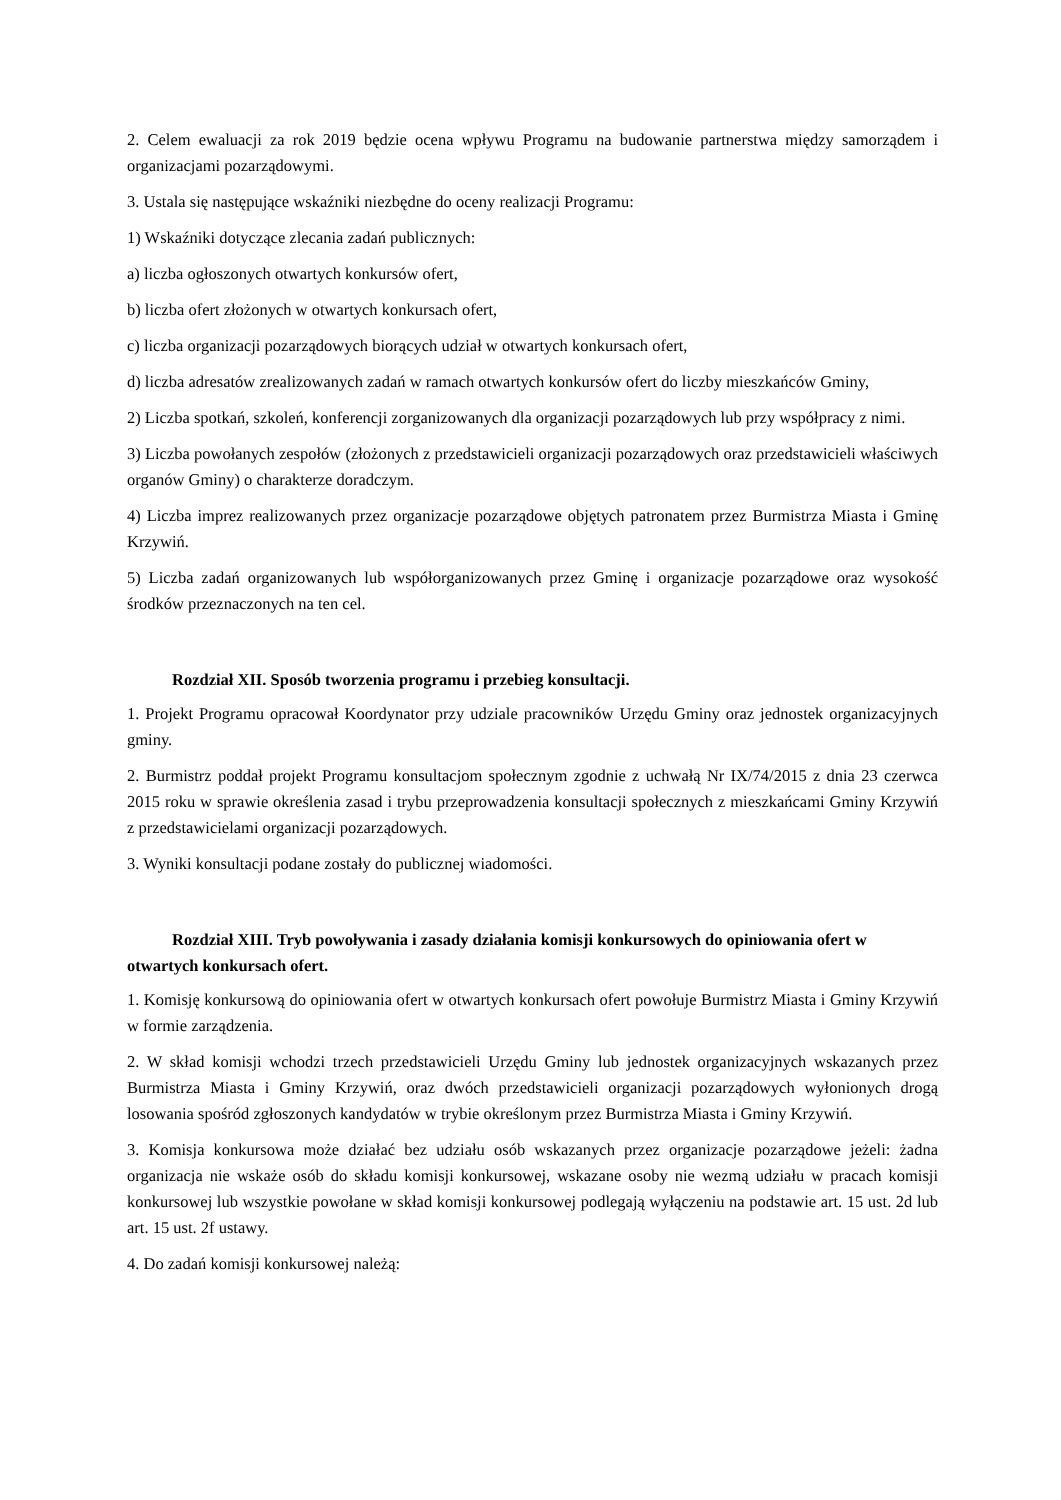2. Celem ewaluacji za rok 2019 będzie ocena wpływu Programu na budowanie partnerstwa między samorządem i organizacjami pozarządowymi.
3. Ustala się następujące wskaźniki niezbędne do oceny realizacji Programu:
1) Wskaźniki dotyczące zlecania zadań publicznych:
a) liczba ogłoszonych otwartych konkursów ofert,
b) liczba ofert złożonych w otwartych konkursach ofert,
c) liczba organizacji pozarządowych biorących udział w otwartych konkursach ofert,
d) liczba adresatów zrealizowanych zadań w ramach otwartych konkursów ofert do liczby mieszkańców Gminy,
2) Liczba spotkań, szkoleń, konferencji zorganizowanych dla organizacji pozarządowych lub przy współpracy z nimi.
3) Liczba powołanych zespołów (złożonych z przedstawicieli organizacji pozarządowych oraz przedstawicieli właściwych organów Gminy) o charakterze doradczym.
4) Liczba imprez realizowanych przez organizacje pozarządowe objętych patronatem przez Burmistrza Miasta i Gminę Krzywiń.
5) Liczba zadań organizowanych lub współorganizowanych przez Gminę i organizacje pozarządowe oraz wysokość środków przeznaczonych na ten cel.
Rozdział XII. Sposób tworzenia programu i przebieg konsultacji.
1. Projekt Programu opracował Koordynator przy udziale pracowników Urzędu Gminy oraz jednostek organizacyjnych gminy.
2. Burmistrz poddał projekt Programu konsultacjom społecznym zgodnie z uchwałą Nr IX/74/2015 z dnia 23 czerwca 2015 roku w sprawie określenia zasad i trybu przeprowadzenia konsultacji społecznych z mieszkańcami Gminy Krzywiń z przedstawicielami organizacji pozarządowych.
3. Wyniki konsultacji podane zostały do publicznej wiadomości.
Rozdział XIII. Tryb powoływania i zasady działania komisji konkursowych do opiniowania ofert w otwartych konkursach ofert.
1. Komisję konkursową do opiniowania ofert w otwartych konkursach ofert powołuje Burmistrz Miasta i Gminy Krzywiń w formie zarządzenia.
2. W skład komisji wchodzi trzech przedstawicieli Urzędu Gminy lub jednostek organizacyjnych wskazanych przez Burmistrza Miasta i Gminy Krzywiń, oraz dwóch przedstawicieli organizacji pozarządowych wyłonionych drogą losowania spośród zgłoszonych kandydatów w trybie określonym przez Burmistrza Miasta i Gminy Krzywiń.
3. Komisja konkursowa może działać bez udziału osób wskazanych przez organizacje pozarządowe jeżeli: żadna organizacja nie wskaże osób do składu komisji konkursowej, wskazane osoby nie wezmą udziału w pracach komisji konkursowej lub wszystkie powołane w skład komisji konkursowej podlegają wyłączeniu na podstawie art. 15 ust. 2d lub art. 15 ust. 2f ustawy.
4. Do zadań komisji konkursowej należą: